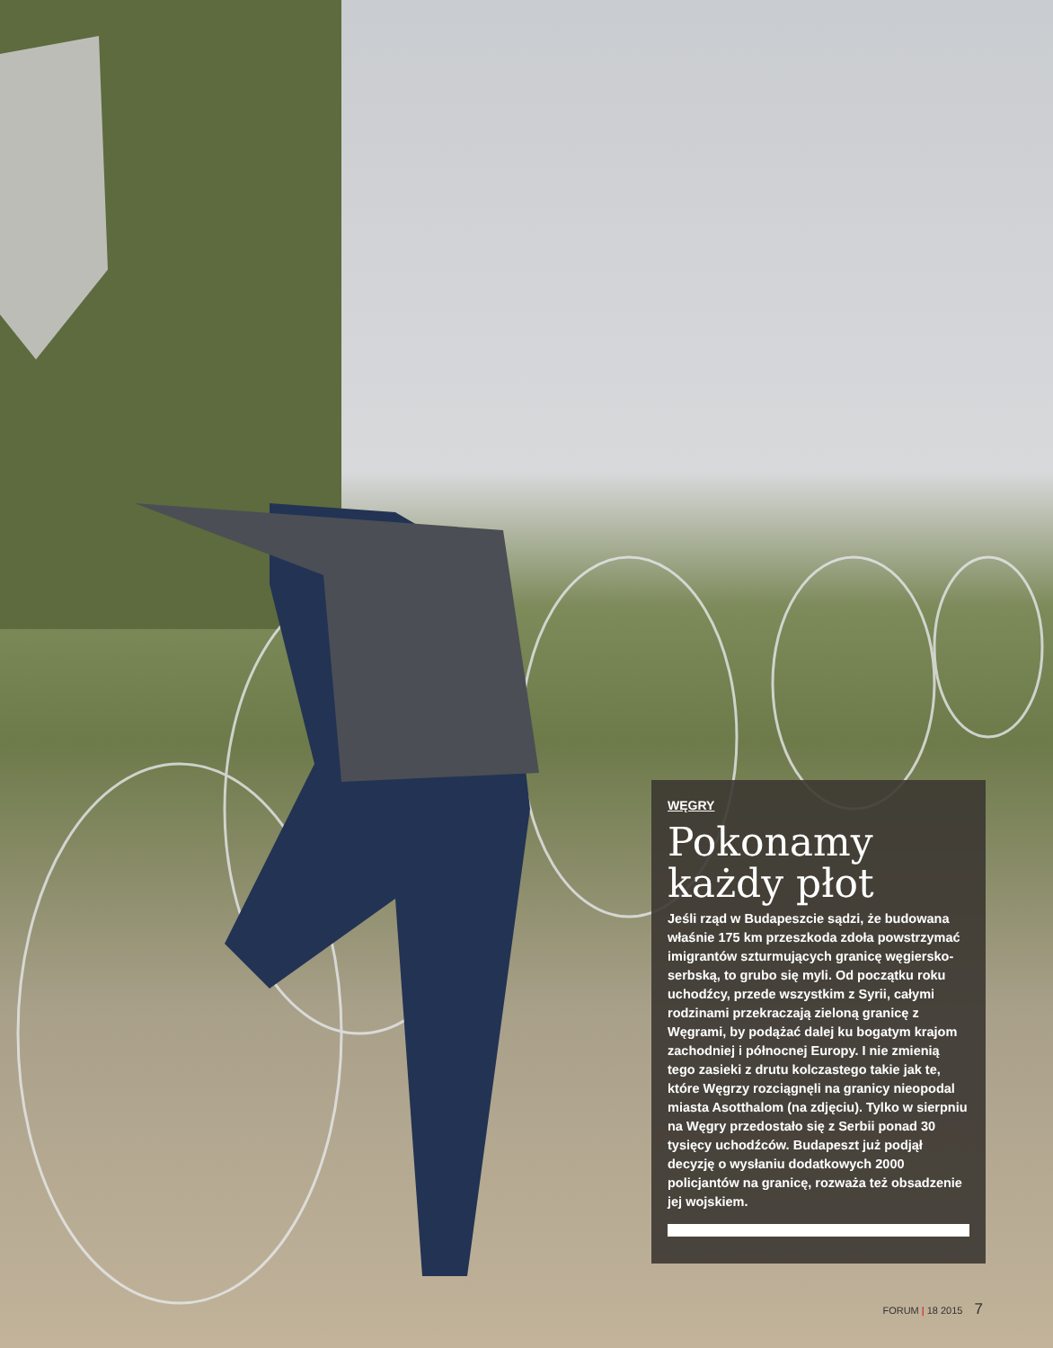WĘGRY
Pokonamy każdy płot
Jeśli rząd w Budapeszcie sądzi, że budowana właśnie 175 km przeszkoda zdoła powstrzymać imigrantów szturmujących granicę węgiersko-serbską, to grubo się myli. Od początku roku uchodźcy, przede wszystkim z Syrii, całymi rodzinami przekraczają zieloną granicę z Węgrami, by podążać dalej ku bogatym krajom zachodniej i północnej Europy. I nie zmienią tego zasieki z drutu kolczastego takie jak te, które Węgrzy rozciągnęli na granicy nieopodal miasta Asotthalom (na zdjęciu). Tylko w sierpniu na Węgry przedostało się z Serbii ponad 30 tysięcy uchodźców. Budapeszt już podjął decyzję o wysłaniu dodatkowych 2000 policjantów na granicę, rozważa też obsadzenie jej wojskiem.
FORUM | 18 2015 7